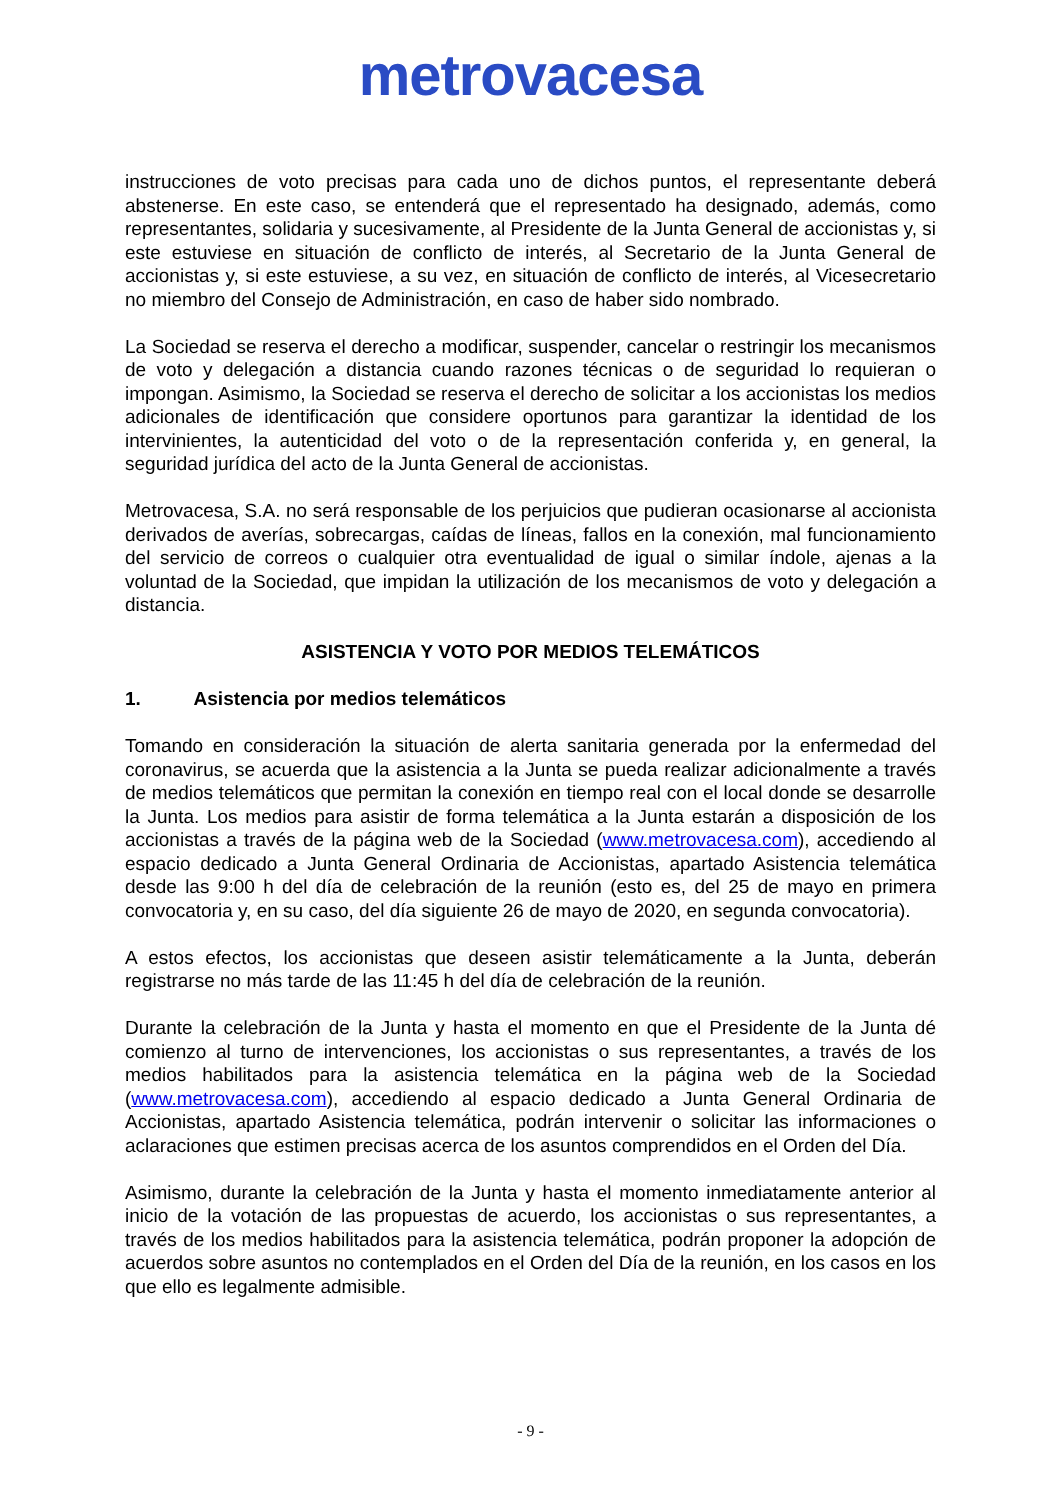metrovacesa
instrucciones de voto precisas para cada uno de dichos puntos, el representante deberá abstenerse. En este caso, se entenderá que el representado ha designado, además, como representantes, solidaria y sucesivamente, al Presidente de la Junta General de accionistas y, si este estuviese en situación de conflicto de interés, al Secretario de la Junta General de accionistas y, si este estuviese, a su vez, en situación de conflicto de interés, al Vicesecretario no miembro del Consejo de Administración, en caso de haber sido nombrado.
La Sociedad se reserva el derecho a modificar, suspender, cancelar o restringir los mecanismos de voto y delegación a distancia cuando razones técnicas o de seguridad lo requieran o impongan. Asimismo, la Sociedad se reserva el derecho de solicitar a los accionistas los medios adicionales de identificación que considere oportunos para garantizar la identidad de los intervinientes, la autenticidad del voto o de la representación conferida y, en general, la seguridad jurídica del acto de la Junta General de accionistas.
Metrovacesa, S.A. no será responsable de los perjuicios que pudieran ocasionarse al accionista derivados de averías, sobrecargas, caídas de líneas, fallos en la conexión, mal funcionamiento del servicio de correos o cualquier otra eventualidad de igual o similar índole, ajenas a la voluntad de la Sociedad, que impidan la utilización de los mecanismos de voto y delegación a distancia.
ASISTENCIA Y VOTO POR MEDIOS TELEMÁTICOS
1. Asistencia por medios telemáticos
Tomando en consideración la situación de alerta sanitaria generada por la enfermedad del coronavirus, se acuerda que la asistencia a la Junta se pueda realizar adicionalmente a través de medios telemáticos que permitan la conexión en tiempo real con el local donde se desarrolle la Junta. Los medios para asistir de forma telemática a la Junta estarán a disposición de los accionistas a través de la página web de la Sociedad (www.metrovacesa.com), accediendo al espacio dedicado a Junta General Ordinaria de Accionistas, apartado Asistencia telemática desde las 9:00 h del día de celebración de la reunión (esto es, del 25 de mayo en primera convocatoria y, en su caso, del día siguiente 26 de mayo de 2020, en segunda convocatoria).
A estos efectos, los accionistas que deseen asistir telemáticamente a la Junta, deberán registrarse no más tarde de las 11:45 h del día de celebración de la reunión.
Durante la celebración de la Junta y hasta el momento en que el Presidente de la Junta dé comienzo al turno de intervenciones, los accionistas o sus representantes, a través de los medios habilitados para la asistencia telemática en la página web de la Sociedad (www.metrovacesa.com), accediendo al espacio dedicado a Junta General Ordinaria de Accionistas, apartado Asistencia telemática, podrán intervenir o solicitar las informaciones o aclaraciones que estimen precisas acerca de los asuntos comprendidos en el Orden del Día.
Asimismo, durante la celebración de la Junta y hasta el momento inmediatamente anterior al inicio de la votación de las propuestas de acuerdo, los accionistas o sus representantes, a través de los medios habilitados para la asistencia telemática, podrán proponer la adopción de acuerdos sobre asuntos no contemplados en el Orden del Día de la reunión, en los casos en los que ello es legalmente admisible.
- 9 -